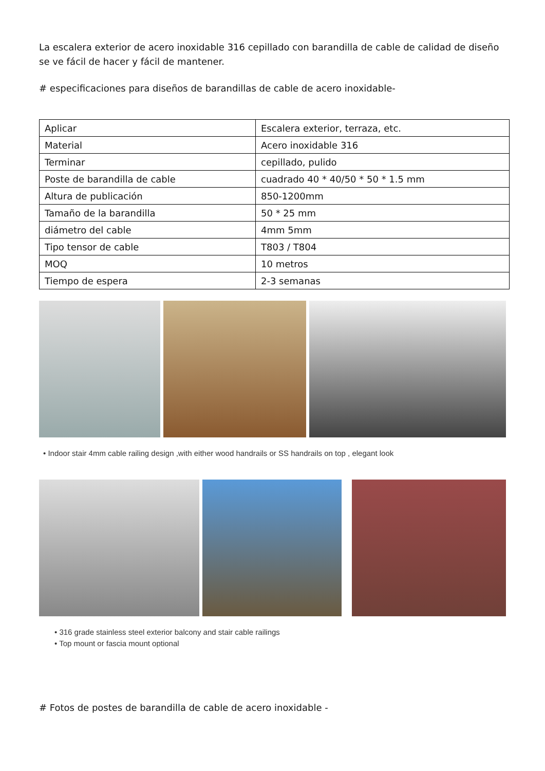La escalera exterior de acero inoxidable 316 cepillado con barandilla de cable de calidad de diseño se ve fácil de hacer y fácil de mantener.
# especificaciones para diseños de barandillas de cable de acero inoxidable-
| Aplicar | Escalera exterior, terraza, etc. |
| Material | Acero inoxidable 316 |
| Terminar | cepillado, pulido |
| Poste de barandilla de cable | cuadrado 40 * 40/50 * 50 * 1.5 mm |
| Altura de publicación | 850-1200mm |
| Tamaño de la barandilla | 50 * 25 mm |
| diámetro del cable | 4mm 5mm |
| Tipo tensor de cable | T803 / T804 |
| MOQ | 10 metros |
| Tiempo de espera | 2-3 semanas |
• Indoor stair 4mm cable railing design ,with either wood handrails or SS handrails on top , elegant look
• 316 grade stainless steel exterior balcony and stair cable railings
• Top mount or fascia mount optional
# Fotos de postes de barandilla de cable de acero inoxidable -